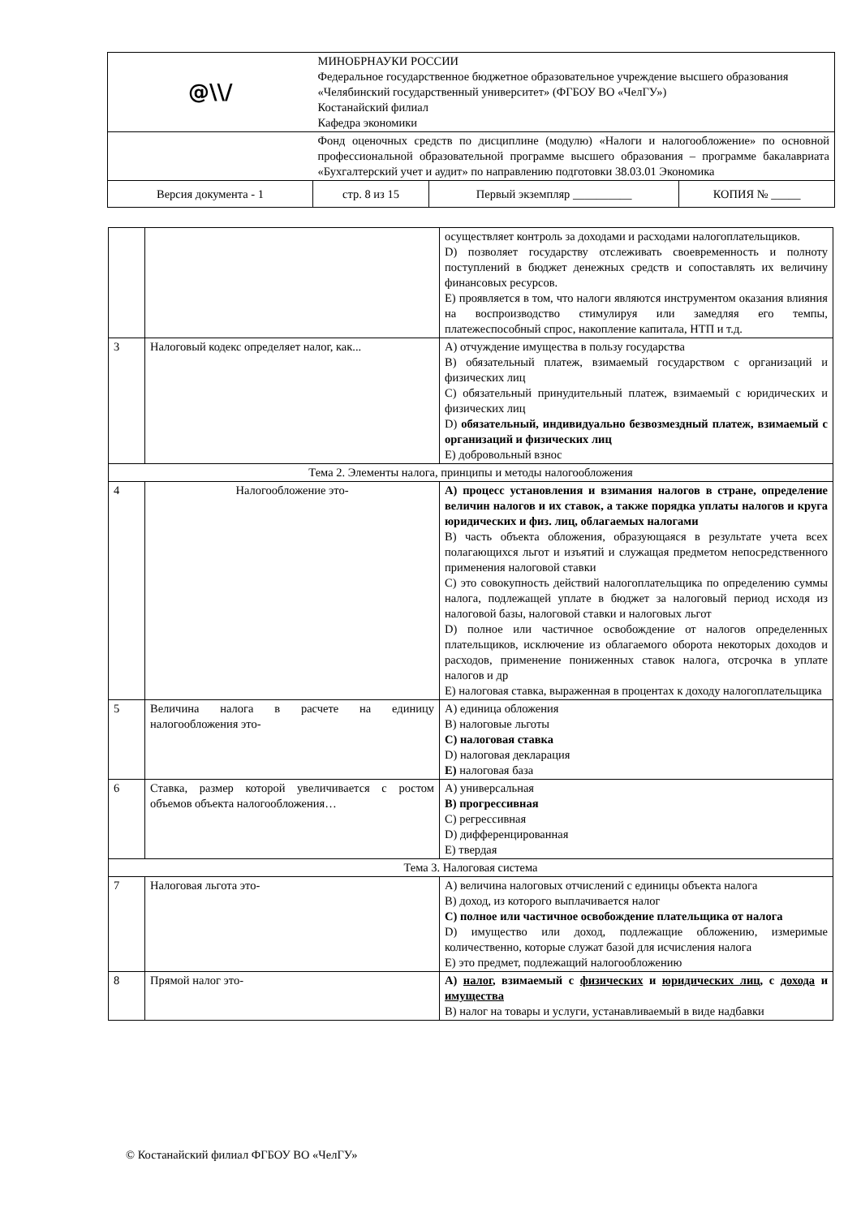| @\\/ | МИНОБРНАУКИ РОССИИ Федеральное государственное бюджетное образовательное учреждение высшего образования «Челябинский государственный университет» (ФГБОУ ВО «ЧелГУ») Костанайский филиал Кафедра экономики | | |
| | Фонд оценочных средств по дисциплине (модулю) «Налоги и налогообложение» по основной профессиональной образовательной программе высшего образования – программе бакалавриата «Бухгалтерский учет и аудит» по направлению подготовки 38.03.01 Экономика | | |
| Версия документа - 1 | стр. 8 из 15 | Первый экземпляр __________ | КОПИЯ № _____ |
| | | осуществляет контроль за доходами и расходами налогоплательщиков. D) позволяет государству отслеживать своевременность и полноту поступлений в бюджет денежных средств и сопоставлять их величину финансовых ресурсов. E) проявляется в том, что налоги являются инструментом оказания влияния на воспроизводство стимулируя или замедляя его темпы, платежеспособный спрос, накопление капитала, НТП и т.д. |
| 3 | Налоговый кодекс определяет налог, как... | A) отчуждение имущества в пользу государства B) обязательный платеж, взимаемый государством с организаций и физических лиц C) обязательный принудительный платеж, взимаемый с юридических и физических лиц D) обязательный, индивидуально безвозмездный платеж, взимаемый с организаций и физических лиц E) добровольный взнос |
| Тема 2. Элементы налога, принципы и методы налогообложения | | |
| 4 | Налогообложение это- | A) процесс установления и взимания налогов в стране, определение величин налогов и их ставок, а также порядка уплаты налогов и круга юридических и физ. лиц, облагаемых налогами B) часть объекта обложения, образующаяся в результате учета всех полагающихся льгот и изъятий и служащая предметом непосредственного применения налоговой ставки C) это совокупность действий налогоплательщика по определению суммы налога, подлежащей уплате в бюджет за налоговый период исходя из налоговой базы, налоговой ставки и налоговых льгот D) полное или частичное освобождение от налогов определенных плательщиков, исключение из облагаемого оборота некоторых доходов и расходов, применение пониженных ставок налога, отсрочка в уплате налогов и др E) налоговая ставка, выраженная в процентах к доходу налогоплательщика |
| 5 | Величина налога в расчете на единицу налогообложения это- | A) единица обложения B) налоговые льготы C) налоговая ставка D) налоговая декларация E) налоговая база |
| 6 | Ставка, размер которой увеличивается с ростом объемов объекта налогообложения… | A) универсальная B) прогрессивная C) регрессивная D) дифференцированная E) твердая |
| Тема 3. Налоговая система | | |
| 7 | Налоговая льгота это- | A) величина налоговых отчислений с единицы объекта налога B) доход, из которого выплачивается налог C) полное или частичное освобождение плательщика от налога D) имущество или доход, подлежащие обложению, измеримые количественно, которые служат базой для исчисления налога E) это предмет, подлежащий налогообложению |
| 8 | Прямой налог это- | A) налог , взимаемый с физических и юридических лиц , с дохода и имущества B) налог на товары и услуги, устанавливаемый в виде надбавки |
© Костанайский филиал ФГБОУ ВО «ЧелГУ»